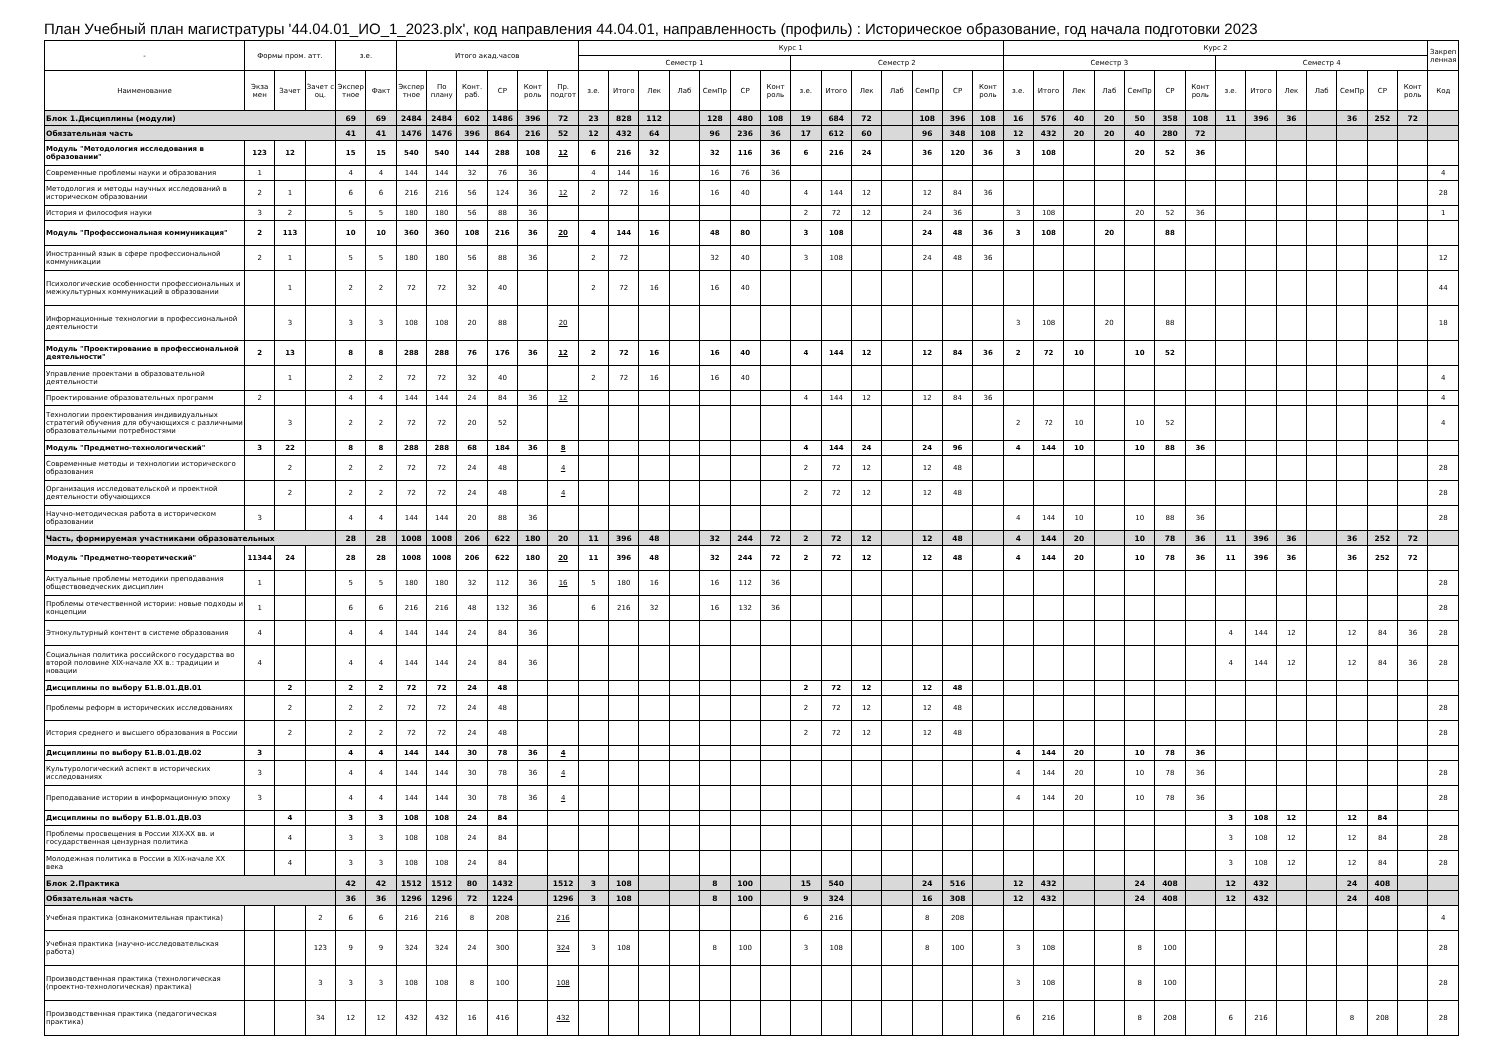План Учебный план магистратуры '44.04.01_ИО_1_2023.plx', код направления 44.04.01, направленность (профиль) : Историческое образование, год начала подготовки 2023
| - | Формы пром. атт. | | | з.е. | | Итого акад.часов | | | | | | Курс 1 | | | | | | | | | | | | | | Курс 2 | | | | | | | | | | | | | | Закреп ленная |
| --- | --- | --- | --- | --- | --- | --- | --- | --- | --- | --- | --- | --- | --- | --- | --- | --- | --- | --- | --- | --- | --- | --- | --- | --- | --- | --- | --- | --- | --- | --- | --- | --- | --- | --- | --- | --- | --- | --- | --- | --- |
| | | | | | | | | | | | | Семестр 1 | | | | | | | Семестр 2 | | | | | | | Семестр 3 | | | | | | | Семестр 4 | | | | | | | |
| Наименование | Экза мен | Зачет | Зачет с оц. | Экспер тное | Факт | Экспер тное | По плану | Конт. раб. | СР | Конт роль | Пр. подгот | з.е. | Итого | Лек | Лаб | СемПр | СР | Конт роль | з.е. | Итого | Лек | Лаб | СемПр | СР | Конт роль | з.е. | Итого | Лек | Лаб | СемПр | СР | Конт роль | з.е. | Итого | Лек | Лаб | СемПр | СР | Конт роль | Код |
| Блок 1.Дисциплины (модули) | | | | 69 | 69 | 2484 | 2484 | 602 | 1486 | 396 | 72 | 23 | 828 | 112 | | 128 | 480 | 108 | 19 | 684 | 72 | | 108 | 396 | 108 | 16 | 576 | 40 | 20 | 50 | 358 | 108 | 11 | 396 | 36 | | 36 | 252 | 72 | |
| Обязательная часть | | | | 41 | 41 | 1476 | 1476 | 396 | 864 | 216 | 52 | 12 | 432 | 64 | | 96 | 236 | 36 | 17 | 612 | 60 | | 96 | 348 | 108 | 12 | 432 | 20 | 20 | 40 | 280 | 72 | | | | | | | | |
| Модуль "Методология исследования в образовании" | 123 | 12 | | 15 | 15 | 540 | 540 | 144 | 288 | 108 | 12 | 6 | 216 | 32 | | 32 | 116 | 36 | 6 | 216 | 24 | | 36 | 120 | 36 | 3 | 108 | | | 20 | 52 | 36 | | | | | | | | |
| Современные проблемы науки и образования | 1 | | | 4 | 4 | 144 | 144 | 32 | 76 | 36 | | 4 | 144 | 16 | | 16 | 76 | 36 | | | | | | | | | | | | | | | | | | | | | | 4 |
| Методология и методы научных исследований в историческом образовании | 2 | 1 | | 6 | 6 | 216 | 216 | 56 | 124 | 36 | 12 | 2 | 72 | 16 | | 16 | 40 | | 4 | 144 | 12 | | 12 | 84 | 36 | | | | | | | | | | | | | | | 28 |
| История и философия науки | 3 | 2 | | 5 | 5 | 180 | 180 | 56 | 88 | 36 | | | | | | | | | 2 | 72 | 12 | | 24 | 36 | | 3 | 108 | | | 20 | 52 | 36 | | | | | | | | 1 |
| Модуль "Профессиональная коммуникация" | 2 | 113 | | 10 | 10 | 360 | 360 | 108 | 216 | 36 | 20 | 4 | 144 | 16 | | 48 | 80 | | 3 | 108 | | | 24 | 48 | 36 | 3 | 108 | | 20 | | 88 | | | | | | | | | |
| Иностранный язык в сфере профессиональной коммуникации | 2 | 1 | | 5 | 5 | 180 | 180 | 56 | 88 | 36 | | 2 | 72 | | | 32 | 40 | | 3 | 108 | | | 24 | 48 | 36 | | | | | | | | | | | | | | | 12 |
| Психологические особенности профессиональных и межкультурных коммуникаций в образовании | | 1 | | 2 | 2 | 72 | 72 | 32 | 40 | | | 2 | 72 | 16 | | 16 | 40 | | | | | | | | | | | | | | | | | | | | | | | 44 |
| Информационные технологии в профессиональной деятельности | | 3 | | 3 | 3 | 108 | 108 | 20 | 88 | | 20 | | | | | | | | | | | | | | | 3 | 108 | | 20 | | 88 | | | | | | | | | 18 |
| Модуль "Проектирование в профессиональной деятельности" | 2 | 13 | | 8 | 8 | 288 | 288 | 76 | 176 | 36 | 12 | 2 | 72 | 16 | | 16 | 40 | | 4 | 144 | 12 | | 12 | 84 | 36 | 2 | 72 | 10 | | 10 | 52 | | | | | | | | | |
| Управление проектами в образовательной деятельности | | 1 | | 2 | 2 | 72 | 72 | 32 | 40 | | | 2 | 72 | 16 | | 16 | 40 | | | | | | | | | | | | | | | | | | | | | | | 4 |
| Проектирование образовательных программ | 2 | | | 4 | 4 | 144 | 144 | 24 | 84 | 36 | 12 | | | | | | | | 4 | 144 | 12 | | 12 | 84 | 36 | | | | | | | | | | | | | | | 4 |
| Технологии проектирования индивидуальных стратегий обучения для обучающихся с различными образовательными потребностями | | 3 | | 2 | 2 | 72 | 72 | 20 | 52 | | | | | | | | | | | | | | | | | 2 | 72 | 10 | | 10 | 52 | | | | | | | | | 4 |
| Модуль "Предметно-технологический" | 3 | 22 | | 8 | 8 | 288 | 288 | 68 | 184 | 36 | 8 | | | | | | | | 4 | 144 | 24 | | 24 | 96 | | 4 | 144 | 10 | | 10 | 88 | 36 | | | | | | | | |
| Современные методы и технологии исторического образования | | 2 | | 2 | 2 | 72 | 72 | 24 | 48 | | 4 | | | | | | | | 2 | 72 | 12 | | 12 | 48 | | | | | | | | | | | | | | | | 28 |
| Организация исследовательской и проектной деятельности обучающихся | | 2 | | 2 | 2 | 72 | 72 | 24 | 48 | | 4 | | | | | | | | 2 | 72 | 12 | | 12 | 48 | | | | | | | | | | | | | | | | 28 |
| Научно-методическая работа в историческом образовании | 3 | | | 4 | 4 | 144 | 144 | 20 | 88 | 36 | | | | | | | | | | | | | | | | 4 | 144 | 10 | | 10 | 88 | 36 | | | | | | | | 28 |
| Часть, формируемая участниками образовательных | | | | 28 | 28 | 1008 | 1008 | 206 | 622 | 180 | 20 | 11 | 396 | 48 | | 32 | 244 | 72 | 2 | 72 | 12 | | 12 | 48 | | 4 | 144 | 20 | | 10 | 78 | 36 | 11 | 396 | 36 | | 36 | 252 | 72 | |
| Модуль "Предметно-теоретический" | 11344 | 24 | | 28 | 28 | 1008 | 1008 | 206 | 622 | 180 | 20 | 11 | 396 | 48 | | 32 | 244 | 72 | 2 | 72 | 12 | | 12 | 48 | | 4 | 144 | 20 | | 10 | 78 | 36 | 11 | 396 | 36 | | 36 | 252 | 72 | |
| Актуальные проблемы методики преподавания обществоведческих дисциплин | 1 | | | 5 | 5 | 180 | 180 | 32 | 112 | 36 | 16 | 5 | 180 | 16 | | 16 | 112 | 36 | | | | | | | | | | | | | | | | | | | | | | 28 |
| Проблемы отечественной истории: новые подходы и концепции | 1 | | | 6 | 6 | 216 | 216 | 48 | 132 | 36 | | 6 | 216 | 32 | | 16 | 132 | 36 | | | | | | | | | | | | | | | | | | | | | | 28 |
| Этнокультурный контент в системе образования | 4 | | | 4 | 4 | 144 | 144 | 24 | 84 | 36 | | | | | | | | | | | | | | | | | | | | | | | 4 | 144 | 12 | | 12 | 84 | 36 | 28 |
| Социальная политика российского государства во второй половине XIX-начале XX в.: традиции и новации | 4 | | | 4 | 4 | 144 | 144 | 24 | 84 | 36 | | | | | | | | | | | | | | | | | | | | | | | 4 | 144 | 12 | | 12 | 84 | 36 | 28 |
| Дисциплины по выбору Б1.В.01.ДВ.01 | | 2 | | 2 | 2 | 72 | 72 | 24 | 48 | | | | | | | | | | 2 | 72 | 12 | | 12 | 48 | | | | | | | | | | | | | | | | |
| Проблемы реформ в исторических исследованиях | | 2 | | 2 | 2 | 72 | 72 | 24 | 48 | | | | | | | | | | 2 | 72 | 12 | | 12 | 48 | | | | | | | | | | | | | | | | 28 |
| История среднего и высшего образования в России | | 2 | | 2 | 2 | 72 | 72 | 24 | 48 | | | | | | | | | | 2 | 72 | 12 | | 12 | 48 | | | | | | | | | | | | | | | | 28 |
| Дисциплины по выбору Б1.В.01.ДВ.02 | 3 | | | 4 | 4 | 144 | 144 | 30 | 78 | 36 | 4 | | | | | | | | | | | | | | | 4 | 144 | 20 | | 10 | 78 | 36 | | | | | | | | |
| Культурологический аспект в исторических исследованиях | 3 | | | 4 | 4 | 144 | 144 | 30 | 78 | 36 | 4 | | | | | | | | | | | | | | | 4 | 144 | 20 | | 10 | 78 | 36 | | | | | | | | 28 |
| Преподавание истории в информационную эпоху | 3 | | | 4 | 4 | 144 | 144 | 30 | 78 | 36 | 4 | | | | | | | | | | | | | | | 4 | 144 | 20 | | 10 | 78 | 36 | | | | | | | | 28 |
| Дисциплины по выбору Б1.В.01.ДВ.03 | | 4 | | 3 | 3 | 108 | 108 | 24 | 84 | | | | | | | | | | | | | | | | | | | | | | | | 3 | 108 | 12 | | 12 | 84 | | |
| Проблемы просвещения в России XIX-XX вв. и государственная цензурная политика | | 4 | | 3 | 3 | 108 | 108 | 24 | 84 | | | | | | | | | | | | | | | | | | | | | | | | 3 | 108 | 12 | | 12 | 84 | | 28 |
| Молодежная политика в России в XIX-начале XX века | | 4 | | 3 | 3 | 108 | 108 | 24 | 84 | | | | | | | | | | | | | | | | | | | | | | | | 3 | 108 | 12 | | 12 | 84 | | 28 |
| Блок 2.Практика | | | | 42 | 42 | 1512 | 1512 | 80 | 1432 | | 1512 | 3 | 108 | | | 8 | 100 | | 15 | 540 | | | 24 | 516 | | 12 | 432 | | | 24 | 408 | | 12 | 432 | | | 24 | 408 | | |
| Обязательная часть | | | | 36 | 36 | 1296 | 1296 | 72 | 1224 | | 1296 | 3 | 108 | | | 8 | 100 | | 9 | 324 | | | 16 | 308 | | 12 | 432 | | | 24 | 408 | | 12 | 432 | | | 24 | 408 | | |
| Учебная практика (ознакомительная практика) | | | 2 | 6 | 6 | 216 | 216 | 8 | 208 | | 216 | | | | | | | | 6 | 216 | | | 8 | 208 | | | | | | | | | | | | | | | | 4 |
| Учебная практика (научно-исследовательская работа) | | | 123 | 9 | 9 | 324 | 324 | 24 | 300 | | 324 | 3 | 108 | | | 8 | 100 | | 3 | 108 | | | 8 | 100 | | 3 | 108 | | | 8 | 100 | | | | | | | | | 28 |
| Производственная практика (технологическая (проектно-технологическая) практика) | | | 3 | 3 | 3 | 108 | 108 | 8 | 100 | | 108 | | | | | | | | | | | | | | | 3 | 108 | | | 8 | 100 | | | | | | | | | 28 |
| Производственная практика (педагогическая практика) | | | 34 | 12 | 12 | 432 | 432 | 16 | 416 | | 432 | | | | | | | | | | | | | | | 6 | 216 | | | 8 | 208 | | 6 | 216 | | | 8 | 208 | | 28 |